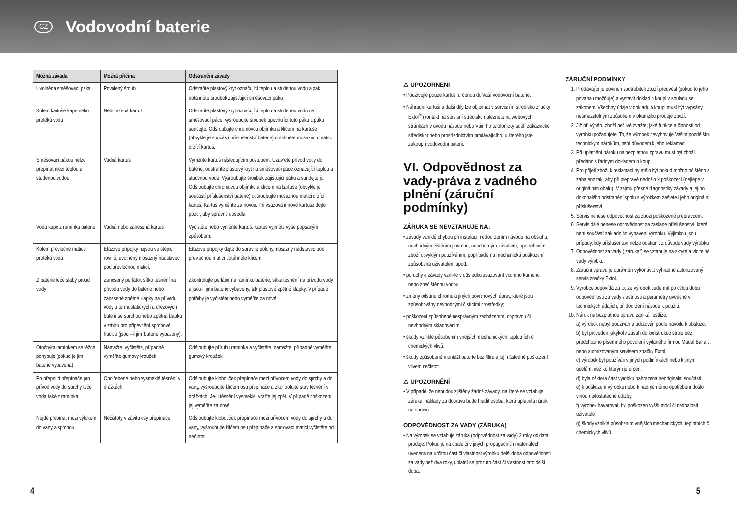CZ
Vodovodní baterie
| Možná závada | Možná příčina | Odstranění závady |
| --- | --- | --- |
| Uvolněná směšovací páka | Povolený šroub | Odstraňte plastový kryt označující teplou a studenou vodu a pak dotáhněte šroubek zajišťující směšovací páku. |
| Kolem kartuše kape nebo protéká voda | Nedotažená kartuš | Odstraňte plastový kryt označující teplou a studenou vodu na směšovací páce, vyšroubujte šroubek upevňující tuto páku a páku sundejte. Odšroubujte chromovou objímku a klíčem na kartuše (obvykle je součástí příslušenství baterie) dotáhněte mosaznou matici držící kartuš. |
| Směšovací pákou nelze přepínat mezi teplou a studenou vodou | Vadná kartuš | Vyměňte kartuš následujícím postupem. Uzavřete přívod vody do baterie, odstraňte plastový kryt na směšovací páce označující teplou a studenou vodu. Vyšroubujte šroubek zajišťující páku a sundejte ji. Odšroubujte chromovou objímku a klíčem na kartuše (obvykle je součástí příslušenství baterie) odšroubujte mosaznou matici držící kartuš. Kartuš vyměňte za novou. Při vsazování nové kartuše dejte pozor, aby správně dosedla. |
| Voda kape z ramínka baterie | Vadná nebo zanesená kartuš | Vyčistěte nebo vyměňte kartuš. Kartuš vyjměte výše popsaným způsobem. |
| Kolem převlečné matice protéká voda | Etážové přípojky nejsou ve stejné rovině, uvolněný mosazný nadstavec pod převlečnou maticí. | Etážové přípojky dejte do správné polohy,mosazný nadstavec pod převlečnou maticí dotáhněte klíčem. |
| Z baterie teče slabý proud vody | Zanesený perlátor, sítko těsnění na přívodu vody do baterie nebo zanesené zpětné klapky na přívodu vody u termostatických a dřezových baterií se sprchou nebo zpětná klapka v závitu pro připevnění sprchové hadice (jsou –li jimi baterie vybaveny). | Zkontrolujte perlátor na ramínku baterie, sítka těsnění na přívodu vody a jsou-li jimi baterie vybaveny, tak plastové zpětné klapky. V případě potřeby je vyčistěte nebo vyměňte za nové. |
| Otočným ramínkem se těžce pohybuje (pokud je jím baterie vybavena) | Namažte, vyčistěte, případně vyměňte gumový kroužek | Odšroubujte přírubu ramínka a vyčistěte, namažte, případně vyměňte gumový kroužek |
| Po přepnutí přepínače pro přívod vody do sprchy teče voda také z ramínka | Opotřebené nebo vysmeklé těsnění v drážkách. | Odšroubujte klobouček přepínače mezi přívodem vody do sprchy a do vany, vyšroubujte klíčem osu přepínače a zkontrolujte stav těsnění v drážkách. Je-li těsnění vysmeklé, vraťte jej zpět. V případě poškození jej vyměňte za nové. |
| Nejde přepínat mezi výtokem do vany a sprchou | Nečistoty v závitu osy přepínače | Odšroubujte klobouček přepínače mezi přívodem vody do sprchy a do vany, vyšroubujte klíčem osu přepínače a spojovací matici vyčistěte od nečistot. |
⚠ UPOZORNĚNÍ
• Používejte pouze kartuši určenou do Vaší vodovodní baterie.
• Náhradní kartuši a další díly lze objednat v servisním středisku značky Extol<sup>®</sup> (kontakt na servisní středisko naleznete na webových stránkách v úvodu návodu nebo Vám ho telefonicky sdělí zákaznické středisko) nebo prostřednictvím prodávajícího, u kterého jste zakoupili vodovodní baterii.
VI. Odpovědnost za vady-práva z vadného plnění (záruční podmínky)
ZÁRUKA SE NEVZTAHUJE NA:
• závady vzniklé chybou při instalaci, nedodržením návodu na obsluhu, nevhodným čištěním povrchu, neodborným zásahem, opotřebením zboží obvyklým používáním, popřípadě na mechanická poškození způsobená uživatelem apod.;
• poruchy a závady vzniklé v důsledku usazování vodního kamene nebo znečištěnou vodou;
• změny odstínu chromu a jiných povrchových úprav, které jsou způsobovány nevhodnými čistícími prostředky;
• poškození způsobené nesprávným zacházením, dopravou či nevhodným skladováním;
• škody vzniklé působením vnějších mechanických, teplotních či chemických vlivů.
• škody způsobené montáží baterie bez filtru a její následné poškození vlivem nečistot.
⚠ UPOZORNĚNÍ
• V případě, že nebudou zjištěny žádné závady, na které se vztahuje záruka, náklady za dopravu bude hradit osoba, která uplatnila nárok na opravu.
ODPOVĚDNOST ZA VADY (ZÁRUKA)
• Na výrobek se vztahuje záruka (odpovědnost za vady) 2 roky od data prodeje. Pokud je na obalu či v jiných propagačních materiálech uvedena na určitou část či vlastnost výrobku delší doba odpovědnosti za vady než dva roky, uplatní se pro tuto část či vlastnost tato delší doba.
ZÁRUČNÍ PODMÍNKY
1. Prodávající je povinen spotřebiteli zboží předvést (pokud to jeho povaha umožňuje) a vystavit doklad o koupi v souladu se zákonem. Všechny údaje v dokladu o koupi musí být vypsány nesmazatelným způsobem v okamžiku prodeje zboží.
2. Již při výběru zboží pečlivě zvažte, jaké funkce a činnosti od výrobku požadujete. To, že výrobek nevyhovuje Vašim pozdějším technickým nárokům, není důvodem k jeho reklamaci.
3. Při uplatnění nároku na bezplatnou opravu musí být zboží předáno s řádným dokladem o koupi.
4. Pro přijetí zboží k reklamaci by mělo být pokud možno očištěno a zabaleno tak, aby při přepravě nedošlo k poškození (nejlépe v originálním obalu). V zájmu přesné diagnostiky závady a jejího dokonalého odstranění spolu s výrobkem zašlete i jeho originální příslušenství.
5. Servis nenese odpovědnost za zboží poškozené přepravcem.
6. Servis dále nenese odpovědnost za zaslané příslušenství, které není součástí základního vybavení výrobku. Výjimkou jsou případy, kdy příslušenství nelze odstranit z důvodu vady výrobku.
7. Odpovědnost za vady („záruka“) se vztahuje na skryté a viditelné vady výrobku.
8. Záruční opravu je oprávněn vykonávat výhradně autorizovaný servis značky Extol.
9. Výrobce odpovídá za to, že výrobek bude mít po celou dobu odpovědnosti za vady vlastnosti a parametry uvedené v technických údajích, při dodržení návodu k použití.
10. Nárok na bezplatnou opravu zaniká, jestliže:
a) výrobek nebyl používán a udržován podle návodu k obsluze.
b) byl proveden jakýkoliv zásah do konstrukce stroje bez předchozího písemného povolení vydaného firmou Madal Bal a.s. nebo autorizovaným servisem značky Extol.
c) výrobek byl používán v jiných podmínkách nebo k jiným účelům, než ke kterým je určen.
d) byla některá část výrobku nahrazena neoriginální součásti.
e) k poškození výrobku nebo k nadměrnému opotřebení došlo vinou nedostatečné údržby.
f) výrobek havaroval, byl poškozen vyšší mocí či nedbalostí uživatele.
g) škody vzniklé působením vnějších mechanických, teplotních či chemických vlivů.
4 5